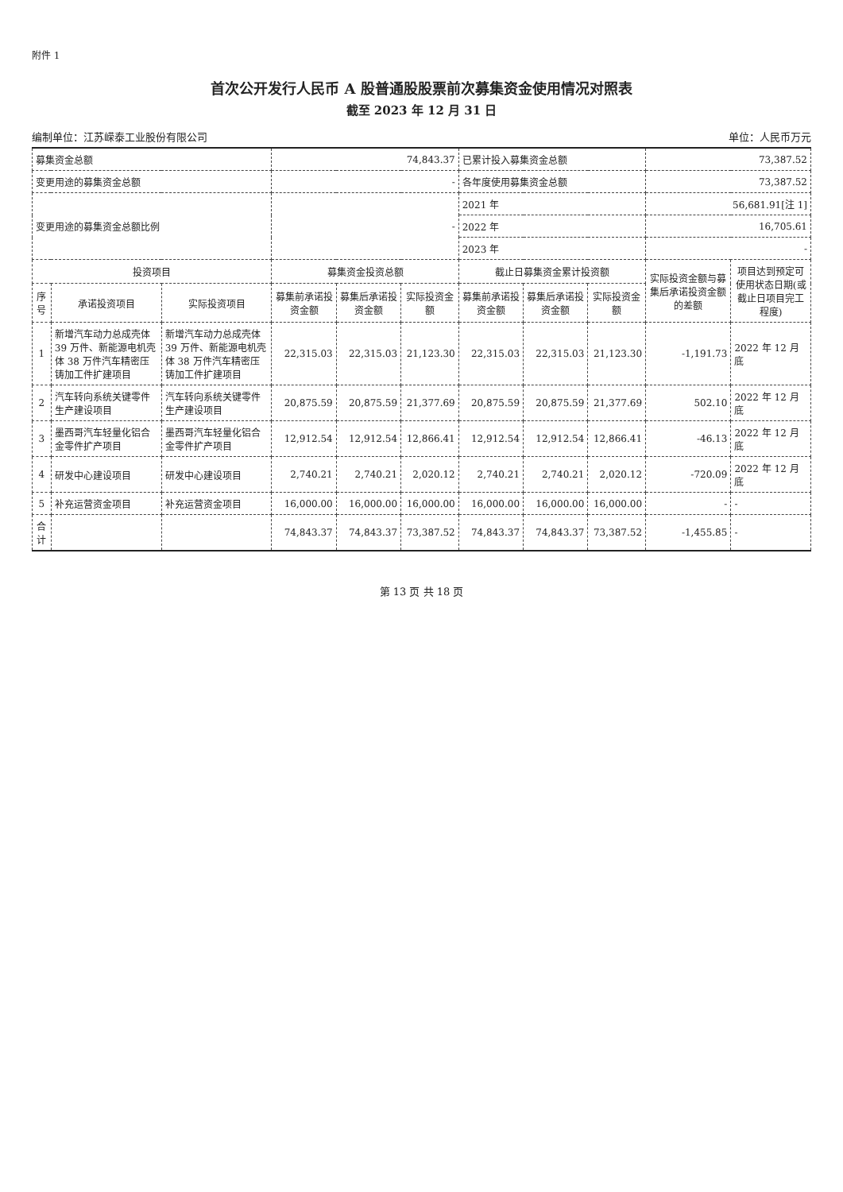附件 1
首次公开发行人民币 A 股普通股股票前次募集资金使用情况对照表
截至 2023 年 12 月 31 日
编制单位：江苏嵘泰工业股份有限公司 单位：人民币万元
| 募集资金总额 | | | 74,843.37 | | | 已累计投入募集资金总额 | | | 73,387.52 | |
| 变更用途的募集资金总额 | | | - | | | 各年度使用募集资金总额 | | | 73,387.52 | |
| 变更用途的募集资金总额比例 | | | - | | | 2021 年 | | | 56,681.91[注 1] | |
| | | | | | | 2022 年 | | | 16,705.61 | |
| | | | | | | 2023 年 | | | - | |
| 投资项目 | | | 募集资金投资总额 | | | 截止日募集资金累计投资额 | | | 实际投资金额与募集后承诺投资金额的差额 | 项目达到预定可使用状态日期(或截止日项目完工程度) |
| 序号 | 承诺投资项目 | 实际投资项目 | 募集前承诺投资金额 | 募集后承诺投资金额 | 实际投资金额 | 募集前承诺投资金额 | 募集后承诺投资金额 | 实际投资金额 | | |
| 1 | 新增汽车动力总成壳体 39 万件、新能源电机壳体 38 万件汽车精密压铸加工件扩建项目 | 新增汽车动力总成壳体 39 万件、新能源电机壳体 38 万件汽车精密压铸加工件扩建项目 | 22,315.03 | 22,315.03 | 21,123.30 | 22,315.03 | 22,315.03 | 21,123.30 | -1,191.73 | 2022 年 12 月底 |
| 2 | 汽车转向系统关键零件生产建设项目 | 汽车转向系统关键零件生产建设项目 | 20,875.59 | 20,875.59 | 21,377.69 | 20,875.59 | 20,875.59 | 21,377.69 | 502.10 | 2022 年 12 月底 |
| 3 | 墨西哥汽车轻量化铝合金零件扩产项目 | 墨西哥汽车轻量化铝合金零件扩产项目 | 12,912.54 | 12,912.54 | 12,866.41 | 12,912.54 | 12,912.54 | 12,866.41 | -46.13 | 2022 年 12 月底 |
| 4 | 研发中心建设项目 | 研发中心建设项目 | 2,740.21 | 2,740.21 | 2,020.12 | 2,740.21 | 2,740.21 | 2,020.12 | -720.09 | 2022 年 12 月底 |
| 5 | 补充运营资金项目 | 补充运营资金项目 | 16,000.00 | 16,000.00 | 16,000.00 | 16,000.00 | 16,000.00 | 16,000.00 | - | - |
| 合计 | | | 74,843.37 | 74,843.37 | 73,387.52 | 74,843.37 | 74,843.37 | 73,387.52 | -1,455.85 | - |
第 13 页 共 18 页